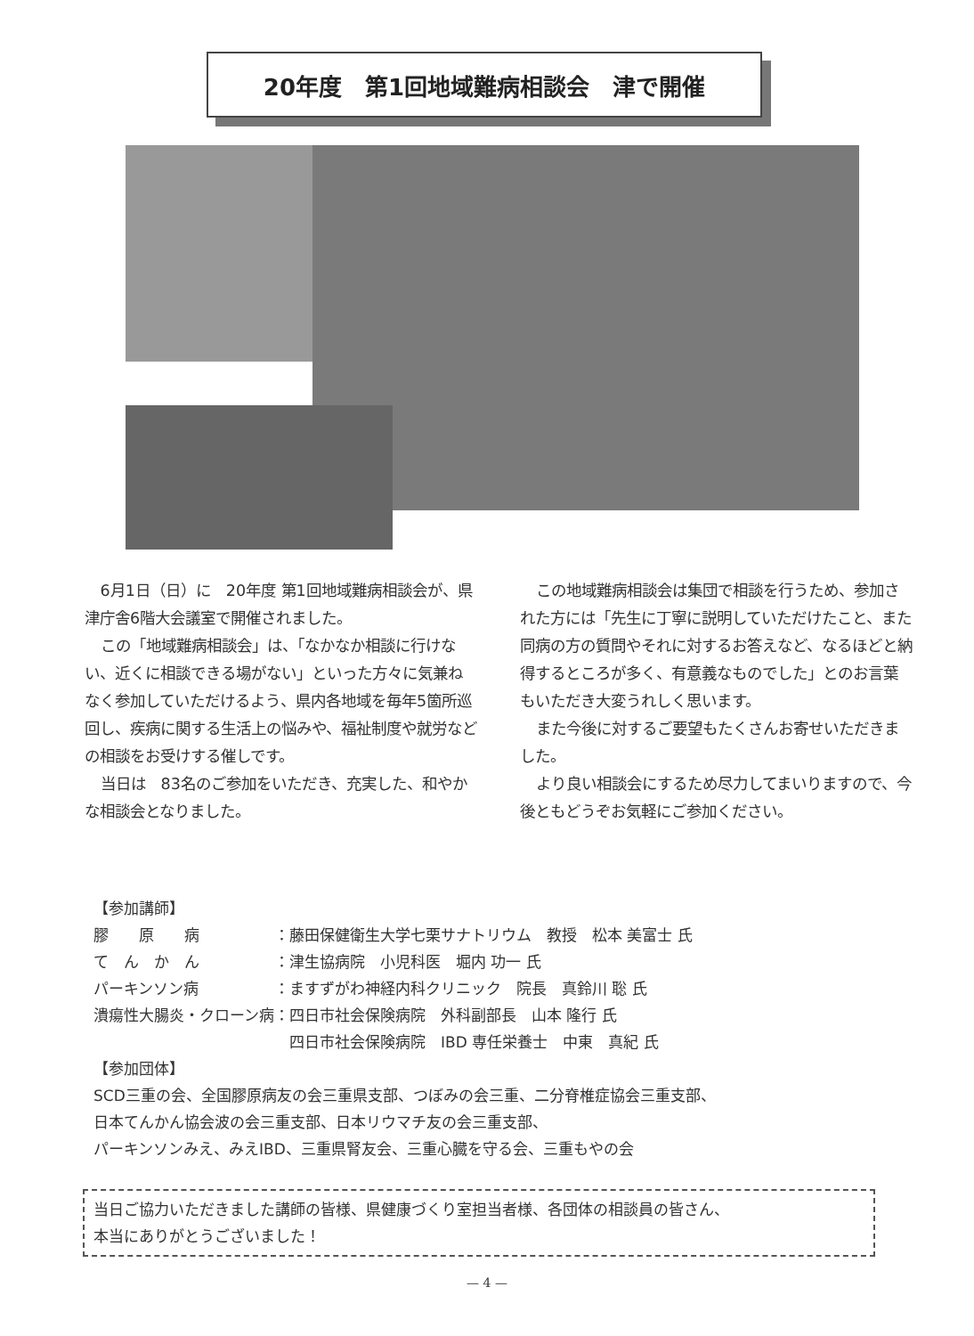20年度　第1回地域難病相談会　津で開催
6月1日（日）に　20年度 第1回地域難病相談会が、県津庁舎6階大会議室で開催されました。
この「地域難病相談会」は、「なかなか相談に行けない、近くに相談できる場がない」といった方々に気兼ねなく参加していただけるよう、県内各地域を毎年5箇所巡回し、疾病に関する生活上の悩みや、福祉制度や就労などの相談をお受けする催しです。
当日は　83名のご参加をいただき、充実した、和やかな相談会となりました。
この地域難病相談会は集団で相談を行うため、参加された方には「先生に丁寧に説明していただけたこと、また同病の方の質問やそれに対するお答えなど、なるほどと納得するところが多く、有意義なものでした」とのお言葉もいただき大変うれしく思います。
また今後に対するご要望もたくさんお寄せいただきました。
より良い相談会にするため尽力してまいりますので、今後ともどうぞお気軽にご参加ください。
【参加講師】
| 膠 原 病 | ：藤田保健衛生大学七栗サナトリウム 教授 松本 美富士 氏 |
| て ん か ん | ：津生協病院 小児科医 堀内 功一 氏 |
| パーキンソン病 | ：ますずがわ神経内科クリニック 院長 真鈴川 聡 氏 |
| 潰瘍性大腸炎・クローン病 | ：四日市社会保険病院 外科副部長 山本 隆行 氏 |
| | 四日市社会保険病院 IBD 専任栄養士 中東 真紀 氏 |
【参加団体】
SCD三重の会、全国膠原病友の会三重県支部、つぼみの会三重、二分脊椎症協会三重支部、
日本てんかん協会波の会三重支部、日本リウマチ友の会三重支部、
パーキンソンみえ、みえIBD、三重県腎友会、三重心臓を守る会、三重もやの会
当日ご協力いただきました講師の皆様、県健康づくり室担当者様、各団体の相談員の皆さん、
本当にありがとうございました！
— 4 —